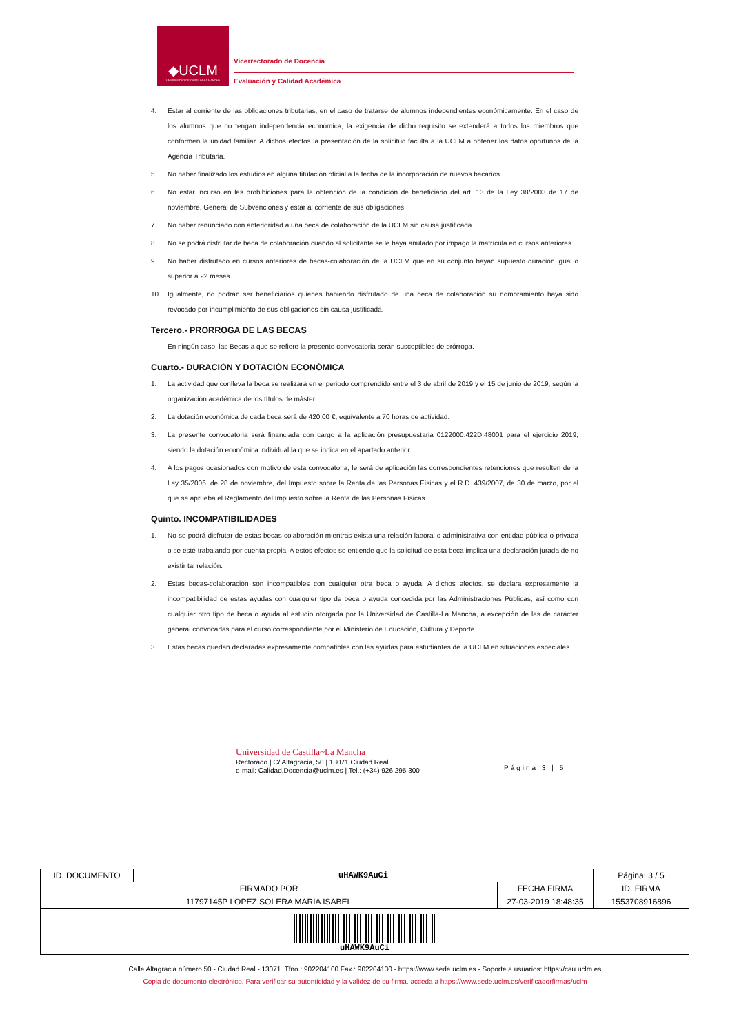◆UCLM
UNIVERSIDAD DE CASTILLA-LA MANCHA
Vicerrectorado de Docencia
Evaluación y Calidad Académica
4. Estar al corriente de las obligaciones tributarias, en el caso de tratarse de alumnos independientes económicamente. En el caso de los alumnos que no tengan independencia económica, la exigencia de dicho requisito se extenderá a todos los miembros que conformen la unidad familiar. A dichos efectos la presentación de la solicitud faculta a la UCLM a obtener los datos oportunos de la Agencia Tributaria.
5. No haber finalizado los estudios en alguna titulación oficial a la fecha de la incorporación de nuevos becarios.
6. No estar incurso en las prohibiciones para la obtención de la condición de beneficiario del art. 13 de la Ley 38/2003 de 17 de noviembre, General de Subvenciones y estar al corriente de sus obligaciones
7. No haber renunciado con anterioridad a una beca de colaboración de la UCLM sin causa justificada
8. No se podrá disfrutar de beca de colaboración cuando al solicitante se le haya anulado por impago la matrícula en cursos anteriores.
9. No haber disfrutado en cursos anteriores de becas-colaboración de la UCLM que en su conjunto hayan supuesto duración igual o superior a 22 meses.
10. Igualmente, no podrán ser beneficiarios quienes habiendo disfrutado de una beca de colaboración su nombramiento haya sido revocado por incumplimiento de sus obligaciones sin causa justificada.
Tercero.- PRORROGA DE LAS BECAS
En ningún caso, las Becas a que se refiere la presente convocatoria serán susceptibles de prórroga.
Cuarto.- DURACIÓN Y DOTACIÓN ECONÓMICA
1. La actividad que conlleva la beca se realizará en el periodo comprendido entre el 3 de abril de 2019 y el 15 de junio de 2019, según la organización académica de los títulos de máster.
2. La dotación económica de cada beca será de 420,00 €, equivalente a 70 horas de actividad.
3. La presente convocatoria será financiada con cargo a la aplicación presupuestaria 0122000.422D.48001 para el ejercicio 2019, siendo la dotación económica individual la que se indica en el apartado anterior.
4. A los pagos ocasionados con motivo de esta convocatoria, le será de aplicación las correspondientes retenciones que resulten de la Ley 35/2006, de 28 de noviembre, del Impuesto sobre la Renta de las Personas Físicas y el R.D. 439/2007, de 30 de marzo, por el que se aprueba el Reglamento del Impuesto sobre la Renta de las Personas Físicas.
Quinto. INCOMPATIBILIDADES
1. No se podrá disfrutar de estas becas-colaboración mientras exista una relación laboral o administrativa con entidad pública o privada o se esté trabajando por cuenta propia. A estos efectos se entiende que la solicitud de esta beca implica una declaración jurada de no existir tal relación.
2. Estas becas-colaboración son incompatibles con cualquier otra beca o ayuda. A dichos efectos, se declara expresamente la incompatibilidad de estas ayudas con cualquier tipo de beca o ayuda concedida por las Administraciones Públicas, así como con cualquier otro tipo de beca o ayuda al estudio otorgada por la Universidad de Castilla-La Mancha, a excepción de las de carácter general convocadas para el curso correspondiente por el Ministerio de Educación, Cultura y Deporte.
3. Estas becas quedan declaradas expresamente compatibles con las ayudas para estudiantes de la UCLM en situaciones especiales.
Universidad de Castilla~La Mancha
Rectorado | C/ Altagracia, 50 | 13071 Ciudad Real
e-mail: Calidad.Docencia@uclm.es | Tel.: (+34) 926 295 300
Página 3 | 5
| ID. DOCUMENTO | uHAWK9AuCi | | Página: 3 / 5 |
| FIRMADO POR | | FECHA FIRMA | ID. FIRMA |
| 11797145P LOPEZ SOLERA MARIA ISABEL | | 27-03-2019 18:48:35 | 1553708916896 |
| uHAWK9AuCi | | | |
Calle Altagracia número 50 - Ciudad Real - 13071. Tfno.: 902204100 Fax.: 902204130 - https://www.sede.uclm.es - Soporte a usuarios: https://cau.uclm.es
Copia de documento electrónico. Para verificar su autenticidad y la validez de su firma, acceda a https://www.sede.uclm.es/verificadorfirmas/uclm